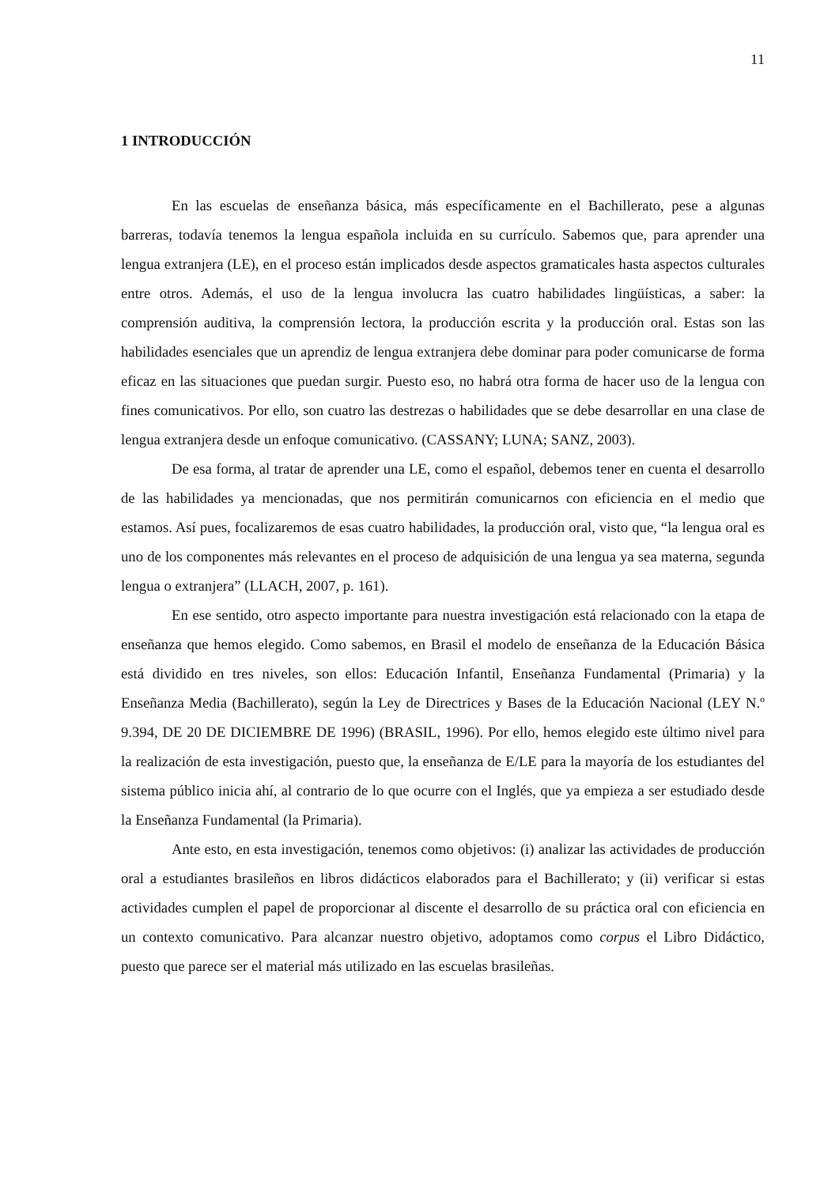11
1 INTRODUCCIÓN
En las escuelas de enseñanza básica, más específicamente en el Bachillerato, pese a algunas barreras, todavía tenemos la lengua española incluida en su currículo. Sabemos que, para aprender una lengua extranjera (LE), en el proceso están implicados desde aspectos gramaticales hasta aspectos culturales entre otros. Además, el uso de la lengua involucra las cuatro habilidades lingüísticas, a saber: la comprensión auditiva, la comprensión lectora, la producción escrita y la producción oral. Estas son las habilidades esenciales que un aprendiz de lengua extranjera debe dominar para poder comunicarse de forma eficaz en las situaciones que puedan surgir. Puesto eso, no habrá otra forma de hacer uso de la lengua con fines comunicativos. Por ello, son cuatro las destrezas o habilidades que se debe desarrollar en una clase de lengua extranjera desde un enfoque comunicativo. (CASSANY; LUNA; SANZ, 2003).
De esa forma, al tratar de aprender una LE, como el español, debemos tener en cuenta el desarrollo de las habilidades ya mencionadas, que nos permitirán comunicarnos con eficiencia en el medio que estamos. Así pues, focalizaremos de esas cuatro habilidades, la producción oral, visto que, “la lengua oral es uno de los componentes más relevantes en el proceso de adquisición de una lengua ya sea materna, segunda lengua o extranjera” (LLACH, 2007, p. 161).
En ese sentido, otro aspecto importante para nuestra investigación está relacionado con la etapa de enseñanza que hemos elegido. Como sabemos, en Brasil el modelo de enseñanza de la Educación Básica está dividido en tres niveles, son ellos: Educación Infantil, Enseñanza Fundamental (Primaria) y la Enseñanza Media (Bachillerato), según la Ley de Directrices y Bases de la Educación Nacional (LEY N.º 9.394, DE 20 DE DICIEMBRE DE 1996) (BRASIL, 1996). Por ello, hemos elegido este último nivel para la realización de esta investigación, puesto que, la enseñanza de E/LE para la mayoría de los estudiantes del sistema público inicia ahí, al contrario de lo que ocurre con el Inglés, que ya empieza a ser estudiado desde la Enseñanza Fundamental (la Primaria).
Ante esto, en esta investigación, tenemos como objetivos: (i) analizar las actividades de producción oral a estudiantes brasileños en libros didácticos elaborados para el Bachillerato; y (ii) verificar si estas actividades cumplen el papel de proporcionar al discente el desarrollo de su práctica oral con eficiencia en un contexto comunicativo. Para alcanzar nuestro objetivo, adoptamos como corpus el Libro Didáctico, puesto que parece ser el material más utilizado en las escuelas brasileñas.